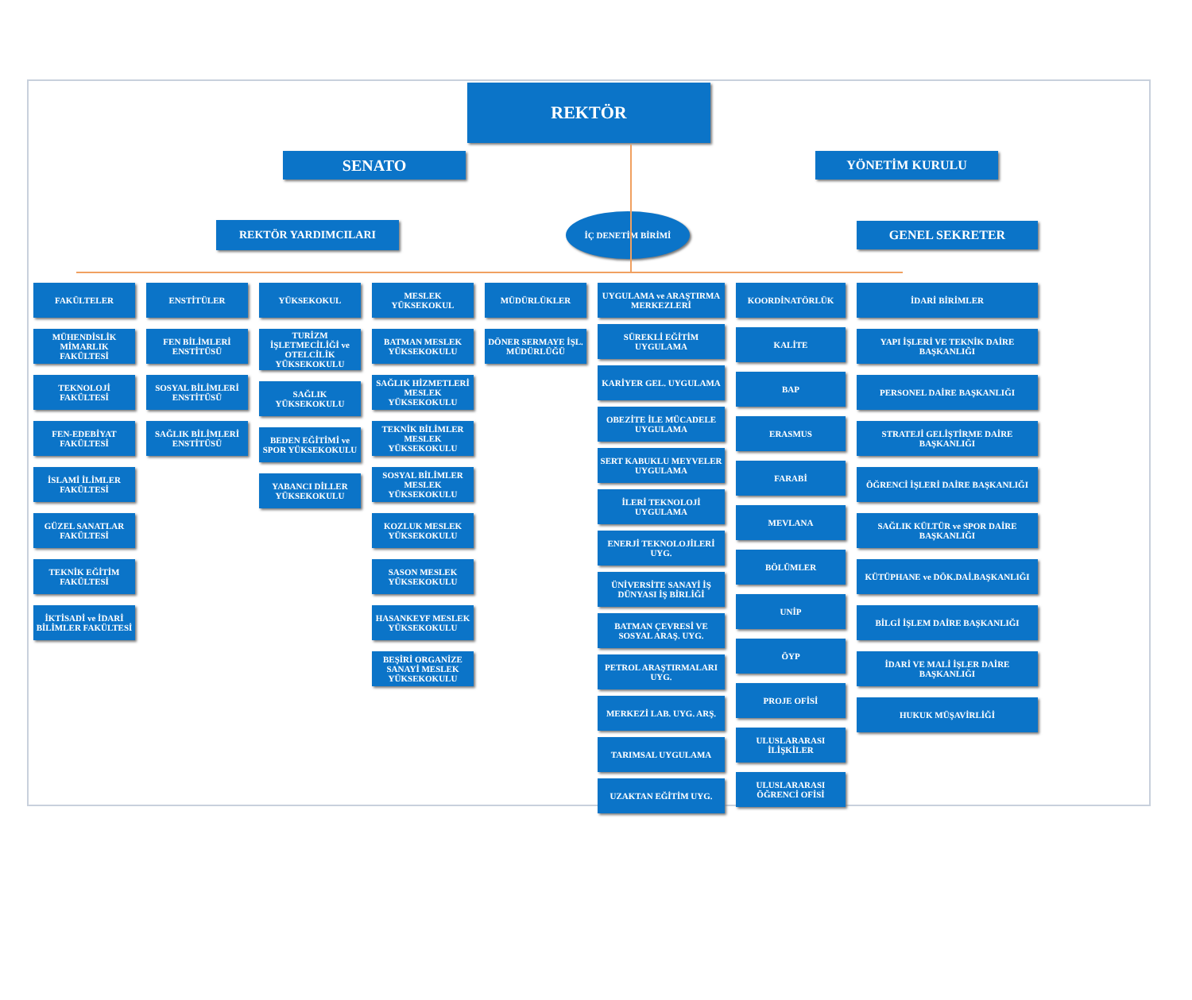REKTÖR
SENATO
YÖNETİM KURULU
REKTÖR YARDIMCILARI
İÇ DENETİM BİRİMİ
GENEL SEKRETER
FAKÜLTELER
MÜHENDİSLİK MİMARLIK FAKÜLTESİ
TEKNOLOJİ FAKÜLTESİ
FEN-EDEBİYAT FAKÜLTESİ
İSLAMİ İLİMLER FAKÜLTESİ
GÜZEL SANATLAR FAKÜLTESİ
TEKNİK EĞİTİM FAKÜLTESİ
İKTİSADİ ve İDARİ BİLİMLER FAKÜLTESİ
ENSTİTÜLER
FEN BİLİMLERİ ENSTİTÜSÜ
SOSYAL BİLİMLERİ ENSTİTÜSÜ
SAĞLIK BİLİMLERİ ENSTİTÜSÜ
YÜKSEKOKUL
TURİZM İŞLETMECİLİĞİ ve OTELCİLİK YÜKSEKOKULU
SAĞLIK YÜKSEKOKULU
BEDEN EĞİTİMİ ve SPOR YÜKSEKOKULU
YABANCI DİLLER YÜKSEKOKULU
MESLEK YÜKSEKOKUL
BATMAN MESLEK YÜKSEKOKULU
SAĞLIK HİZMETLERİ MESLEK YÜKSEKOKULU
TEKNİK BİLİMLER MESLEK YÜKSEKOKULU
SOSYAL BİLİMLER MESLEK YÜKSEKOKULU
KOZLUK MESLEK YÜKSEKOKULU
SASON MESLEK YÜKSEKOKULU
HASANKEYF MESLEK YÜKSEKOKULU
BEŞİRİ ORGANİZE SANAYİ MESLEK YÜKSEKOKULU
MÜDÜRLÜKLER
DÖNER SERMAYE İŞL. MÜDÜRLÜĞÜ
UYGULAMA ve ARAŞTIRMA MERKEZLERİ
SÜREKLİ EĞİTİM UYGULAMA
KARİYER GEL. UYGULAMA
OBEZİTE İLE MÜCADELE UYGULAMA
SERT KABUKLU MEYVELER UYGULAMA
İLERİ TEKNOLOJİ UYGULAMA
ENERJİ TEKNOLOJİLERİ UYG.
ÜNİVERSİTE SANAYİ İŞ DÜNYASI İŞ BİRLİĞİ
BATMAN ÇEVRESİ VE SOSYAL ARAŞ. UYG.
PETROL ARAŞTIRMALARI UYG.
MERKEZİ LAB. UYG. ARŞ.
TARIMSAL UYGULAMA
UZAKTAN EĞİTİM UYG.
KOORDİNATÖRLÜK
KALİTE
BAP
ERASMUS
FARABİ
MEVLANA
BÖLÜMLER
UNİP
ÖYP
PROJE OFİSİ
ULUSLARARASI İLİŞKİLER
ULUSLARARASI ÖĞRENCİ OFİSİ
İDARİ BİRİMLER
YAPI İŞLERİ VE TEKNİK DAİRE BAŞKANLIĞI
PERSONEL DAİRE BAŞKANLIĞI
STRATEJİ GELİŞTİRME DAİRE BAŞKANLIĞI
ÖĞRENCİ İŞLERİ DAİRE BAŞKANLIĞI
SAĞLIK KÜLTÜR ve SPOR DAİRE BAŞKANLIĞI
KÜTÜPHANE ve DÖK.DAİ.BAŞKANLIĞI
BİLGİ İŞLEM DAİRE BAŞKANLIĞI
İDARİ VE MALİ İŞLER DAİRE BAŞKANLIĞI
HUKUK MÜŞAVİRLİĞİ